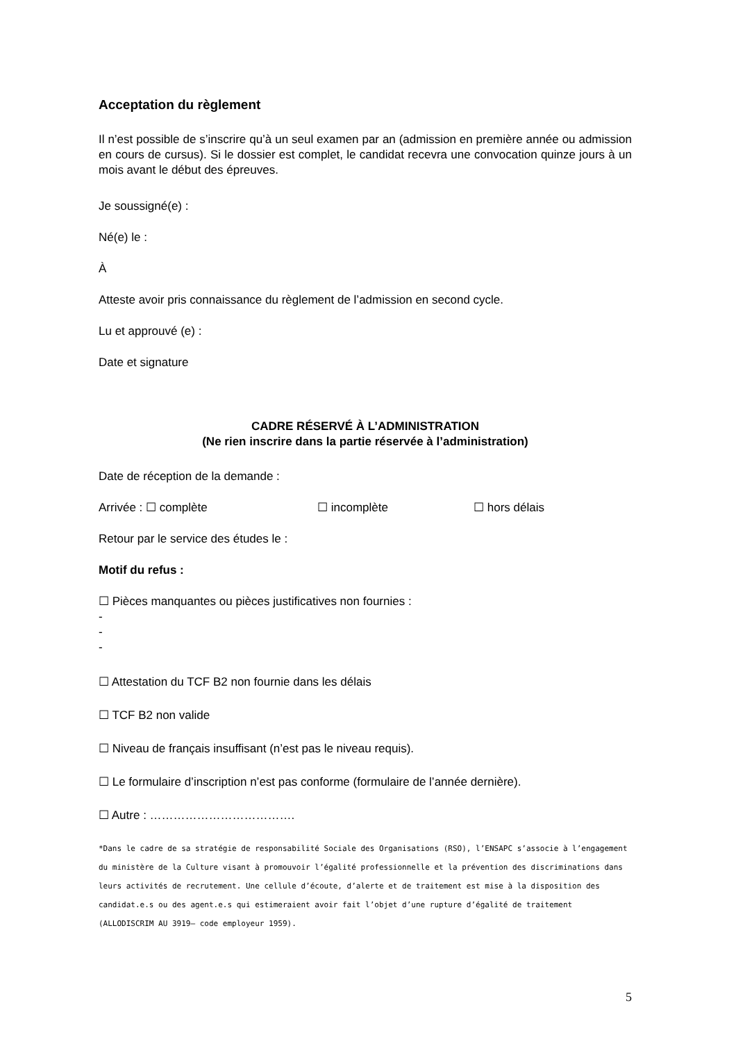Acceptation du règlement
Il n’est possible de s’inscrire qu’à un seul examen par an (admission en première année ou admission en cours de cursus). Si le dossier est complet, le candidat recevra une convocation quinze jours à un mois avant le début des épreuves.
Je soussigné(e) :
Né(e) le :
À
Atteste avoir pris connaissance du règlement de l’admission en second cycle.
Lu et approuvé (e) :
Date et signature
CADRE RÉSERVÉ À L’ADMINISTRATION
(Ne rien inscrire dans la partie réservée à l’administration)
Date de réception de la demande :
Arrivée : ☐ complète ☐ incomplète ☐ hors délais
Retour par le service des études le :
Motif du refus :
☐ Pièces manquantes ou pièces justificatives non fournies :
-
-
-
☐ Attestation du TCF B2 non fournie dans les délais
☐ TCF B2 non valide
☐ Niveau de français insuffisant (n’est pas le niveau requis).
☐ Le formulaire d’inscription n’est pas conforme (formulaire de l’année dernière).
☐ Autre : ……………………………….
*Dans le cadre de sa stratégie de responsabilité Sociale des Organisations (RSO), l’ENSAPC s’associe à l’engagement du ministère de la Culture visant à promouvoir l’égalité professionnelle et la prévention des discriminations dans leurs activités de recrutement. Une cellule d’écoute, d’alerte et de traitement est mise à la disposition des candidat.e.s ou des agent.e.s qui estimeraient avoir fait l’objet d’une rupture d’égalité de traitement (ALLODISCRIM AU 3919– code employeur 1959).
5